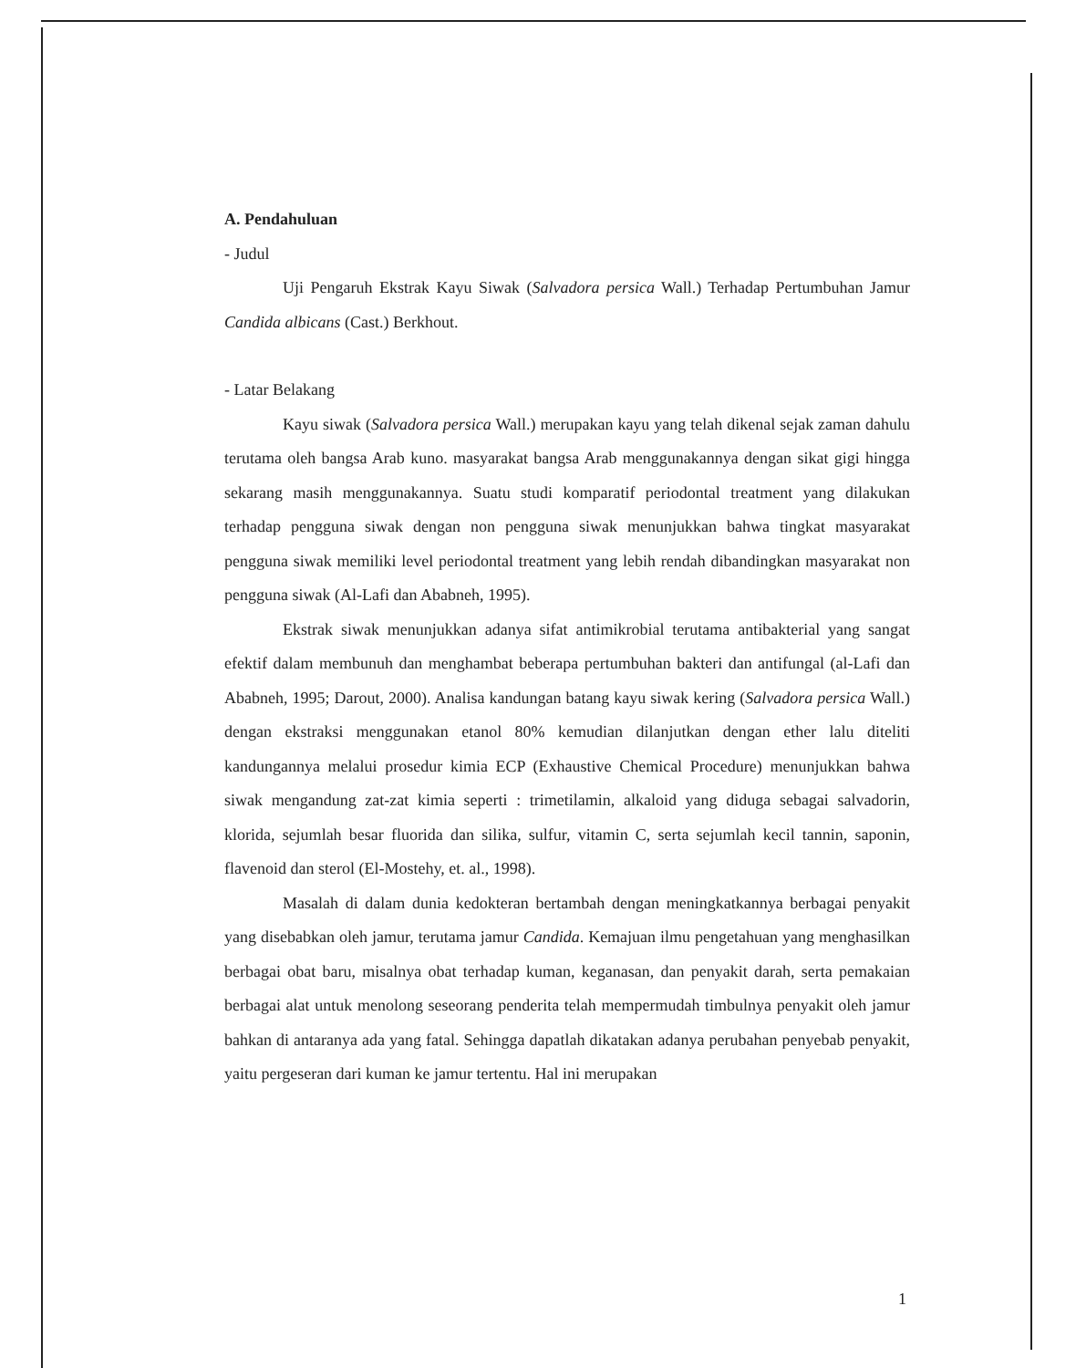A. Pendahuluan
- Judul
Uji Pengaruh Ekstrak Kayu Siwak (Salvadora persica Wall.) Terhadap Pertumbuhan Jamur Candida albicans (Cast.) Berkhout.
- Latar Belakang
Kayu siwak (Salvadora persica Wall.) merupakan kayu yang telah dikenal sejak zaman dahulu terutama oleh bangsa Arab kuno. masyarakat bangsa Arab menggunakannya dengan sikat gigi hingga sekarang masih menggunakannya. Suatu studi komparatif periodontal treatment yang dilakukan terhadap pengguna siwak dengan non pengguna siwak menunjukkan bahwa tingkat masyarakat pengguna siwak memiliki level periodontal treatment yang lebih rendah dibandingkan masyarakat non pengguna siwak (Al-Lafi dan Ababneh, 1995).
Ekstrak siwak menunjukkan adanya sifat antimikrobial terutama antibakterial yang sangat efektif dalam membunuh dan menghambat beberapa pertumbuhan bakteri dan antifungal (al-Lafi dan Ababneh, 1995; Darout, 2000). Analisa kandungan batang kayu siwak kering (Salvadora persica Wall.) dengan ekstraksi menggunakan etanol 80% kemudian dilanjutkan dengan ether lalu diteliti kandungannya melalui prosedur kimia ECP (Exhaustive Chemical Procedure) menunjukkan bahwa siwak mengandung zat-zat kimia seperti : trimetilamin, alkaloid yang diduga sebagai salvadorin, klorida, sejumlah besar fluorida dan silika, sulfur, vitamin C, serta sejumlah kecil tannin, saponin, flavenoid dan sterol (El-Mostehy, et. al., 1998).
Masalah di dalam dunia kedokteran bertambah dengan meningkatkannya berbagai penyakit yang disebabkan oleh jamur, terutama jamur Candida. Kemajuan ilmu pengetahuan yang menghasilkan berbagai obat baru, misalnya obat terhadap kuman, keganasan, dan penyakit darah, serta pemakaian berbagai alat untuk menolong seseorang penderita telah mempermudah timbulnya penyakit oleh jamur bahkan di antaranya ada yang fatal. Sehingga dapatlah dikatakan adanya perubahan penyebab penyakit, yaitu pergeseran dari kuman ke jamur tertentu. Hal ini merupakan
1